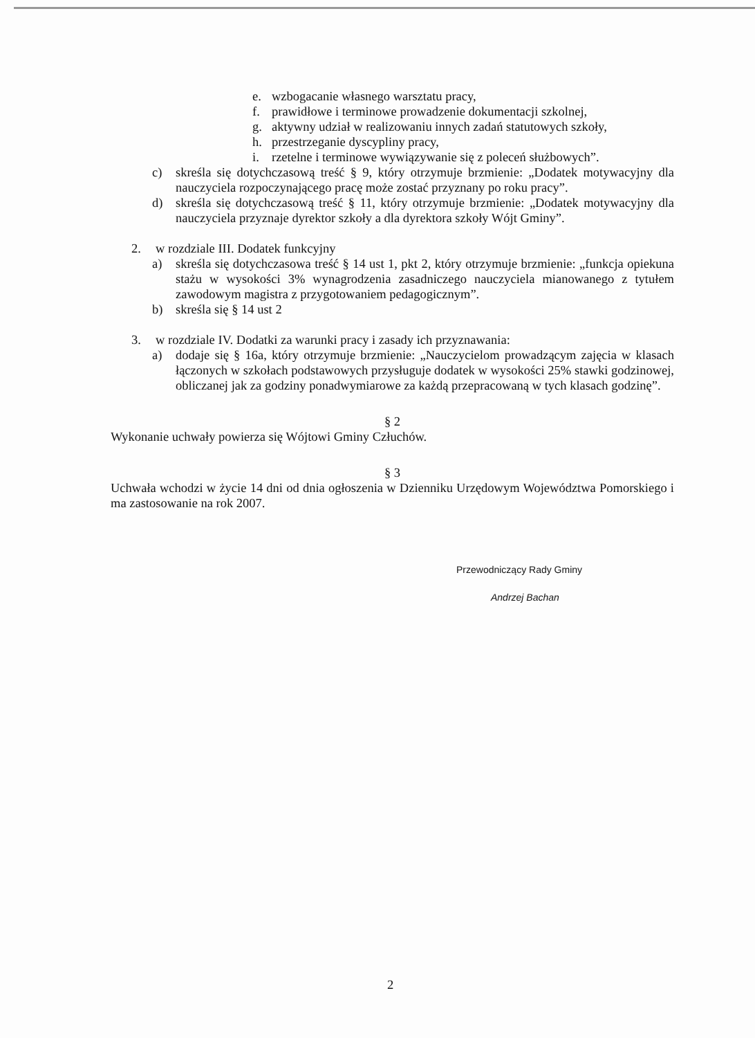e. wzbogacanie własnego warsztatu pracy,
f. prawidłowe i terminowe prowadzenie dokumentacji szkolnej,
g. aktywny udział w realizowaniu innych zadań statutowych szkoły,
h. przestrzeganie dyscypliny pracy,
i. rzetelne i terminowe wywiązywanie się z poleceń służbowych”.
c) skreśla się dotychczasową treść § 9, który otrzymuje brzmienie: „Dodatek motywacyjny dla nauczyciela rozpoczynającego pracę może zostać przyznany po roku pracy”.
d) skreśla się dotychczasową treść § 11, który otrzymuje brzmienie: „Dodatek motywacyjny dla nauczyciela przyznaje dyrektor szkoły a dla dyrektora szkoły Wójt Gminy”.
2. w rozdziale III. Dodatek funkcyjny
a) skreśla się dotychczasowa treść § 14 ust 1, pkt 2, który otrzymuje brzmienie: „funkcja opiekuna stażu w wysokości 3% wynagrodzenia zasadniczego nauczyciela mianowanego z tytułem zawodowym magistra z przygotowaniem pedagogicznym”.
b) skreśla się § 14 ust 2
3. w rozdziale IV. Dodatki za warunki pracy i zasady ich przyznawania:
a) dodaje się § 16a, który otrzymuje brzmienie: „Nauczycielom prowadzącym zajęcia w klasach łączonych w szkołach podstawowych przysługuje dodatek w wysokości 25% stawki godzinowej, obliczanej jak za godziny ponadwymiarowe za każdą przepracowaną w tych klasach godzinę”.
§ 2
Wykonanie uchwały powierza się Wójtowi Gminy Człuchów.
§ 3
Uchwała wchodzi w życie 14 dni od dnia ogłoszenia w Dzienniku Urzędowym Województwa Pomorskiego i ma zastosowanie na rok 2007.
Przewodniczący Rady Gminy
Andrzej Bachan
2